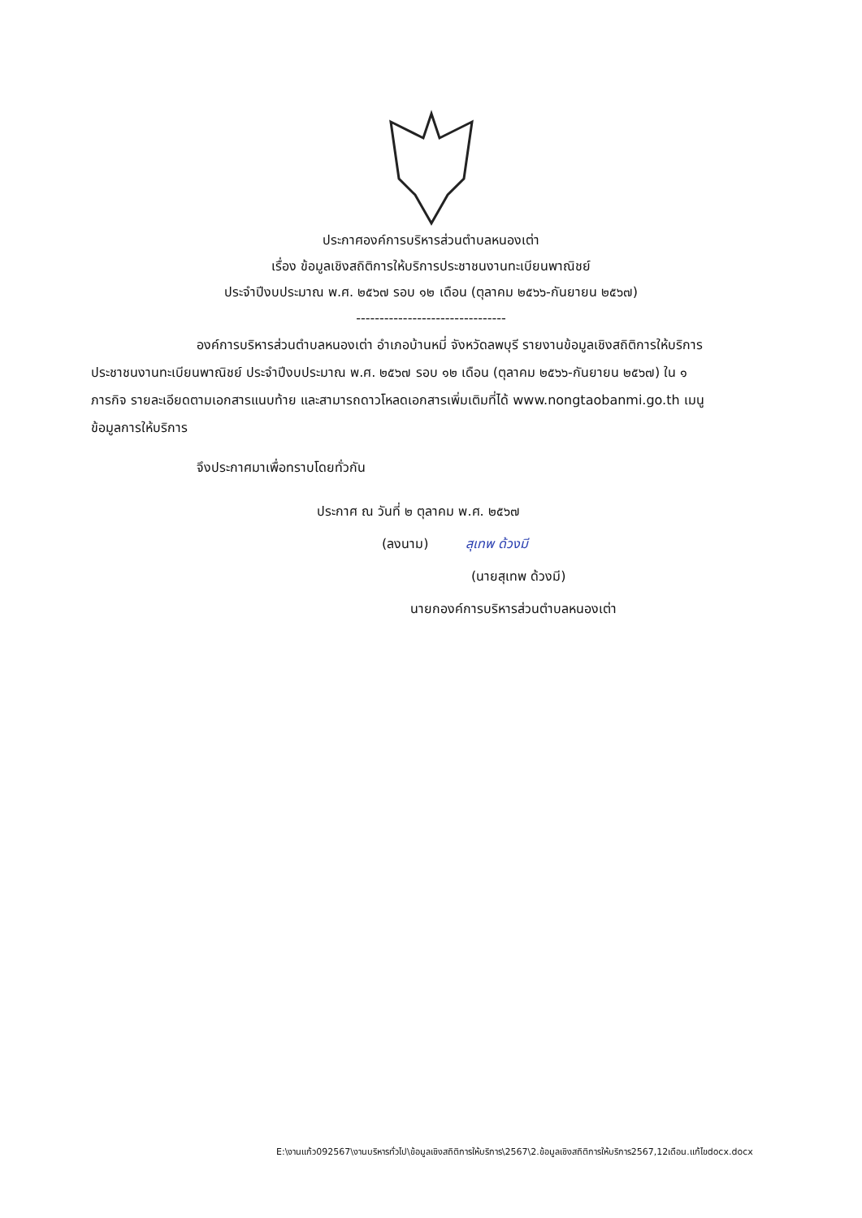ประกาศองค์การบริหารส่วนตำบลหนองเต่า
เรื่อง ข้อมูลเชิงสถิติการให้บริการประชาชนงานทะเบียนพาณิชย์
ประจำปีงบประมาณ พ.ศ. ๒๕๖๗ รอบ ๑๒ เดือน (ตุลาคม ๒๕๖๖-กันยายน ๒๕๖๗)
--------------------------------
องค์การบริหารส่วนตำบลหนองเต่า อำเภอบ้านหมี่ จังหวัดลพบุรี รายงานข้อมูลเชิงสถิติการให้บริการประชาชนงานทะเบียนพาณิชย์ ประจำปีงบประมาณ พ.ศ. ๒๕๖๗ รอบ ๑๒ เดือน (ตุลาคม ๒๕๖๖-กันยายน ๒๕๖๗) ใน ๑ ภารกิจ รายละเอียดตามเอกสารแนบท้าย และสามารถดาวโหลดเอกสารเพิ่มเติมที่ได้ www.nongtaobanmi.go.th เมนู ข้อมูลการให้บริการ
จึงประกาศมาเพื่อทราบโดยทั่วกัน
ประกาศ ณ วันที่ ๒ ตุลาคม พ.ศ. ๒๕๖๗
(ลงนาม) สุเทพ ด้วงมี
(นายสุเทพ ด้วงมี)
นายกองค์การบริหารส่วนตำบลหนองเต่า
E:\งานแก้ว092567\งานบริหารทั่วไป\ข้อมูลเชิงสถิติการให้บริการ\2567\2.ข้อมูลเชิงสถิติการให้บริการ2567,12เดือน.แก้ไขdocx.docx